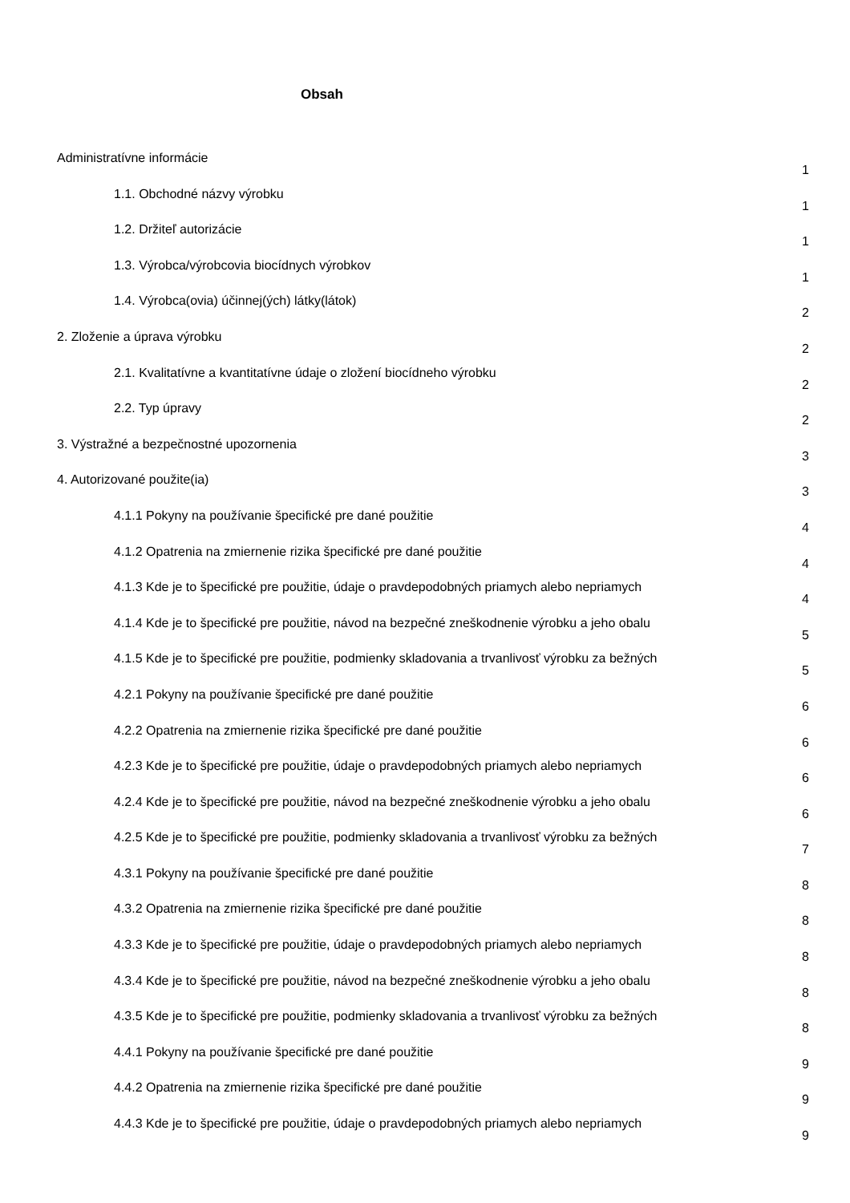Obsah
Administratívne informácie
1
1.1. Obchodné názvy výrobku
1
1.2. Držiteľ autorizácie
1
1.3. Výrobca/výrobcovia biocídnych výrobkov
1
1.4. Výrobca(ovia) účinnej(ých) látky(látok)
2
2. Zloženie a úprava výrobku
2
2.1. Kvalitatívne a kvantitatívne údaje o zložení biocídneho výrobku
2
2.2. Typ úpravy
2
3. Výstražné a bezpečnostné upozornenia
3
4. Autorizované použite(ia)
3
4.1.1 Pokyny na používanie špecifické pre dané použitie
4
4.1.2 Opatrenia na zmiernenie rizika špecifické pre dané použitie
4
4.1.3 Kde je to špecifické pre použitie, údaje o pravdepodobných priamych alebo nepriamych
4
4.1.4 Kde je to špecifické pre použitie, návod na bezpečné zneškodnenie výrobku a jeho obalu
5
4.1.5 Kde je to špecifické pre použitie, podmienky skladovania a trvanlivosť výrobku za bežných
5
4.2.1 Pokyny na používanie špecifické pre dané použitie
6
4.2.2 Opatrenia na zmiernenie rizika špecifické pre dané použitie
6
4.2.3 Kde je to špecifické pre použitie, údaje o pravdepodobných priamych alebo nepriamych
6
4.2.4 Kde je to špecifické pre použitie, návod na bezpečné zneškodnenie výrobku a jeho obalu
6
4.2.5 Kde je to špecifické pre použitie, podmienky skladovania a trvanlivosť výrobku za bežných
7
4.3.1 Pokyny na používanie špecifické pre dané použitie
8
4.3.2 Opatrenia na zmiernenie rizika špecifické pre dané použitie
8
4.3.3 Kde je to špecifické pre použitie, údaje o pravdepodobných priamych alebo nepriamych
8
4.3.4 Kde je to špecifické pre použitie, návod na bezpečné zneškodnenie výrobku a jeho obalu
8
4.3.5 Kde je to špecifické pre použitie, podmienky skladovania a trvanlivosť výrobku za bežných
8
4.4.1 Pokyny na používanie špecifické pre dané použitie
9
4.4.2 Opatrenia na zmiernenie rizika špecifické pre dané použitie
9
4.4.3 Kde je to špecifické pre použitie, údaje o pravdepodobných priamych alebo nepriamych
9